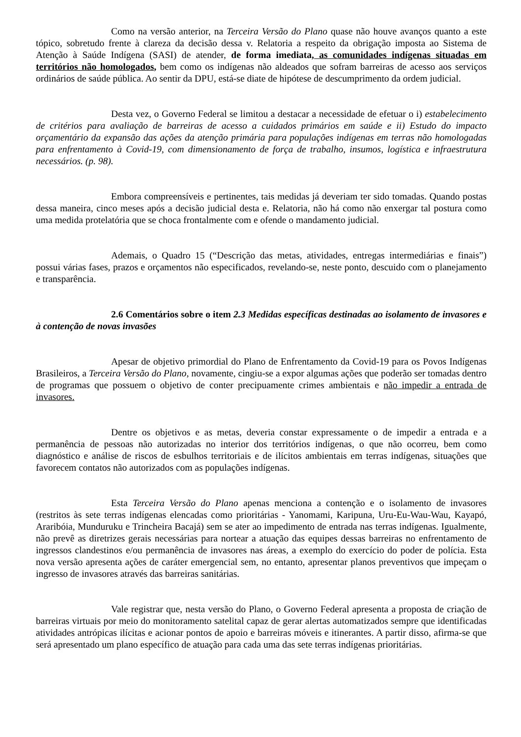Como na versão anterior, na Terceira Versão do Plano quase não houve avanços quanto a este tópico, sobretudo frente à clareza da decisão dessa v. Relatoria a respeito da obrigação imposta ao Sistema de Atenção à Saúde Indígena (SASI) de atender, de forma imediata, as comunidades indígenas situadas em territórios não homologados, bem como os indígenas não aldeados que sofram barreiras de acesso aos serviços ordinários de saúde pública. Ao sentir da DPU, está-se diate de hipótese de descumprimento da ordem judicial.
Desta vez, o Governo Federal se limitou a destacar a necessidade de efetuar o i) estabelecimento de critérios para avaliação de barreiras de acesso a cuidados primários em saúde e ii) Estudo do impacto orçamentário da expansão das ações da atenção primária para populações indígenas em terras não homologadas para enfrentamento à Covid-19, com dimensionamento de força de trabalho, insumos, logística e infraestrutura necessários. (p. 98).
Embora compreensíveis e pertinentes, tais medidas já deveriam ter sido tomadas. Quando postas dessa maneira, cinco meses após a decisão judicial desta e. Relatoria, não há como não enxergar tal postura como uma medida protelatória que se choca frontalmente com e ofende o mandamento judicial.
Ademais, o Quadro 15 (“Descrição das metas, atividades, entregas intermediárias e finais”) possui várias fases, prazos e orçamentos não especificados, revelando-se, neste ponto, descuido com o planejamento e transparência.
2.6 Comentários sobre o item 2.3 Medidas específicas destinadas ao isolamento de invasores e à contenção de novas invasões
Apesar de objetivo primordial do Plano de Enfrentamento da Covid-19 para os Povos Indígenas Brasileiros, a Terceira Versão do Plano, novamente, cingiu-se a expor algumas ações que poderão ser tomadas dentro de programas que possuem o objetivo de conter precipuamente crimes ambientais e não impedir a entrada de invasores.
Dentre os objetivos e as metas, deveria constar expressamente o de impedir a entrada e a permanência de pessoas não autorizadas no interior dos territórios indígenas, o que não ocorreu, bem como diagnóstico e análise de riscos de esbulhos territoriais e de ilícitos ambientais em terras indígenas, situações que favorecem contatos não autorizados com as populações indígenas.
Esta Terceira Versão do Plano apenas menciona a contenção e o isolamento de invasores (restritos às sete terras indígenas elencadas como prioritárias - Yanomami, Karipuna, Uru-Eu-Wau-Wau, Kayapó, Araribóia, Munduruku e Trincheira Bacajá) sem se ater ao impedimento de entrada nas terras indígenas. Igualmente, não prevê as diretrizes gerais necessárias para nortear a atuação das equipes dessas barreiras no enfrentamento de ingressos clandestinos e/ou permanência de invasores nas áreas, a exemplo do exercício do poder de polícia. Esta nova versão apresenta ações de caráter emergencial sem, no entanto, apresentar planos preventivos que impeçam o ingresso de invasores através das barreiras sanitárias.
Vale registrar que, nesta versão do Plano, o Governo Federal apresenta a proposta de criação de barreiras virtuais por meio do monitoramento satelital capaz de gerar alertas automatizados sempre que identificadas atividades antrópicas ilícitas e acionar pontos de apoio e barreiras móveis e itinerantes. A partir disso, afirma-se que será apresentado um plano específico de atuação para cada uma das sete terras indígenas prioritárias.